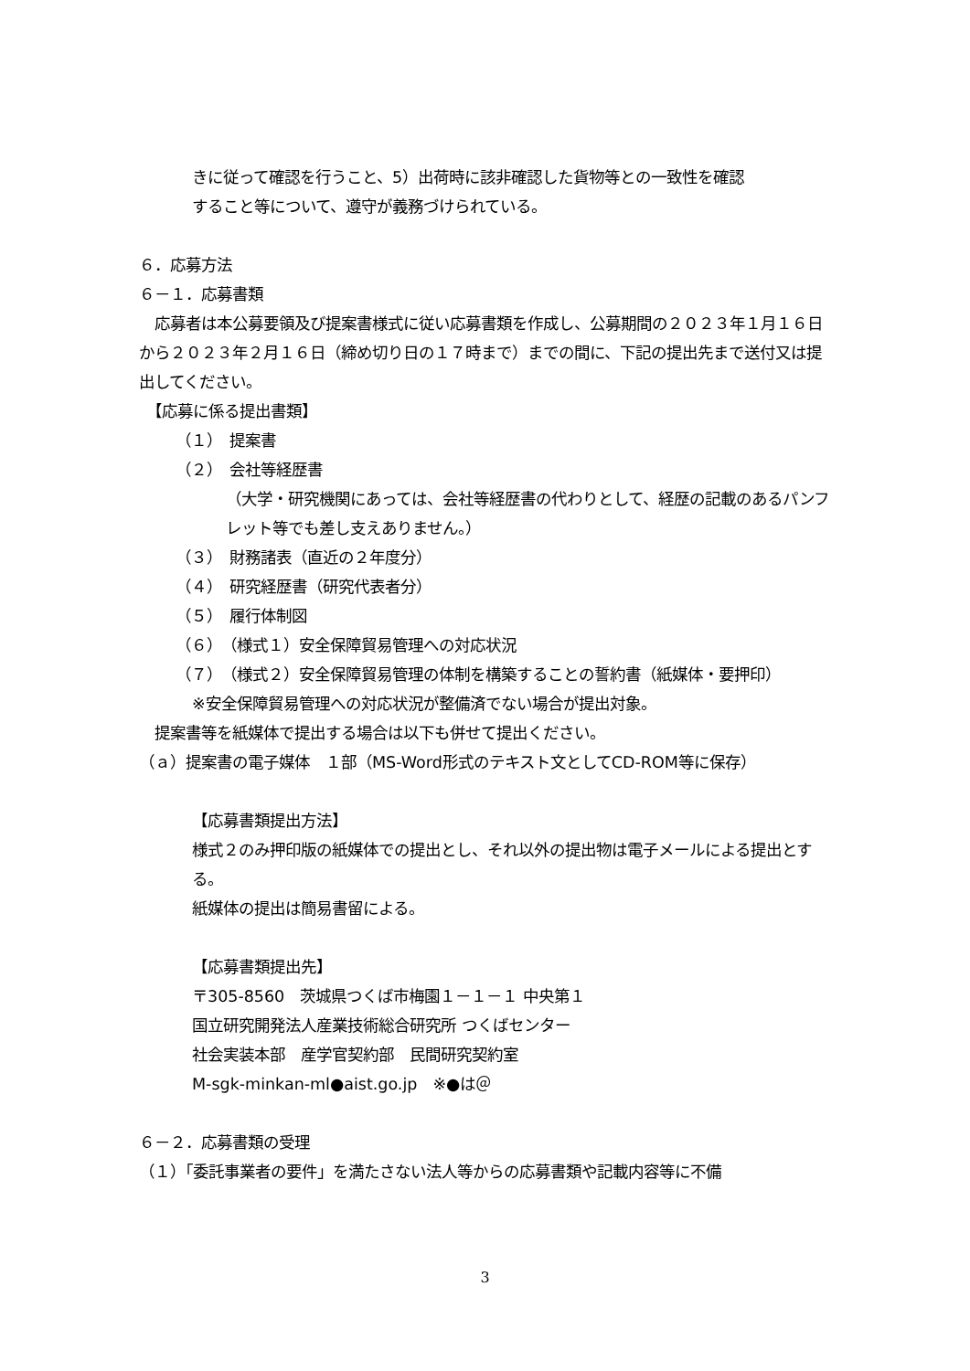きに従って確認を行うこと、5）出荷時に該非確認した貨物等との一致性を確認
すること等について、遵守が義務づけられている。
６．応募方法
６－１．応募書類
　応募者は本公募要領及び提案書様式に従い応募書類を作成し、公募期間の２０２３年１月１６日から２０２３年２月１６日（締め切り日の１７時まで）までの間に、下記の提出先まで送付又は提出してください。
　【応募に係る提出書類】
（１）　提案書
（２）　会社等経歴書
（大学・研究機関にあっては、会社等経歴書の代わりとして、経歴の記載のあるパンフレット等でも差し支えありません。）
（３）　財務諸表（直近の２年度分）
（４）　研究経歴書（研究代表者分）
（５）　履行体制図
（６）　（様式１）安全保障貿易管理への対応状況
（７）　（様式２）安全保障貿易管理の体制を構築することの誓約書（紙媒体・要押印）
※安全保障貿易管理への対応状況が整備済でない場合が提出対象。
　提案書等を紙媒体で提出する場合は以下も併せて提出ください。
（ａ）提案書の電子媒体　１部（MS-Word形式のテキスト文としてCD-ROM等に保存）
【応募書類提出方法】
様式２のみ押印版の紙媒体での提出とし、それ以外の提出物は電子メールによる提出とする。
紙媒体の提出は簡易書留による。
【応募書類提出先】
〒305-8560　茨城県つくば市梅園１－１－１ 中央第１
国立研究開発法人産業技術総合研究所 つくばセンター
社会実装本部　産学官契約部　民間研究契約室
M-sgk-minkan-ml●aist.go.jp　※●は＠
６－２．応募書類の受理
（１）「委託事業者の要件」を満たさない法人等からの応募書類や記載内容等に不備
3